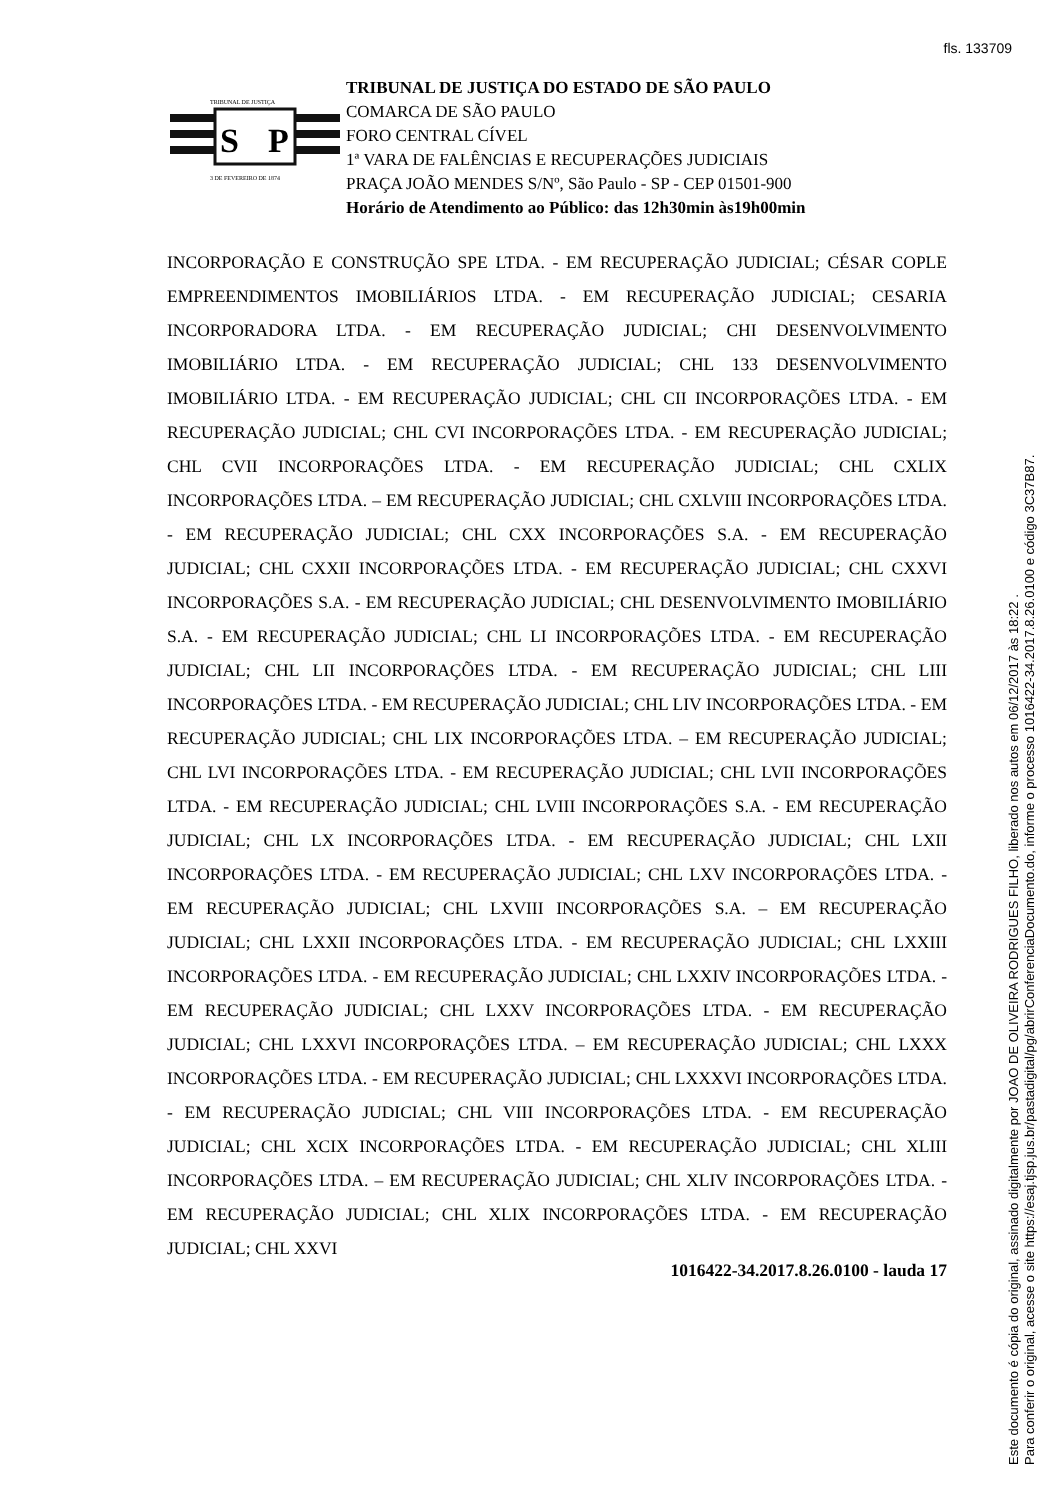fls. 133709
S
P
TRIBUNAL DE JUSTIÇA
3 DE FEVEREIRO DE 1874
TRIBUNAL DE JUSTIÇA DO ESTADO DE SÃO PAULO
COMARCA DE SÃO PAULO
FORO CENTRAL CÍVEL
1ª VARA DE FALÊNCIAS E RECUPERAÇÕES JUDICIAIS
PRAÇA JOÃO MENDES S/Nº, São Paulo - SP - CEP 01501-900
Horário de Atendimento ao Público: das 12h30min às19h00min
INCORPORAÇÃO E CONSTRUÇÃO SPE LTDA. - EM RECUPERAÇÃO JUDICIAL; CÉSAR COPLE EMPREENDIMENTOS IMOBILIÁRIOS LTDA. - EM RECUPERAÇÃO JUDICIAL; CESARIA INCORPORADORA LTDA. - EM RECUPERAÇÃO JUDICIAL; CHI DESENVOLVIMENTO IMOBILIÁRIO LTDA. - EM RECUPERAÇÃO JUDICIAL; CHL 133 DESENVOLVIMENTO IMOBILIÁRIO LTDA. - EM RECUPERAÇÃO JUDICIAL; CHL CII INCORPORAÇÕES LTDA. - EM RECUPERAÇÃO JUDICIAL; CHL CVI INCORPORAÇÕES LTDA. - EM RECUPERAÇÃO JUDICIAL; CHL CVII INCORPORAÇÕES LTDA. - EM RECUPERAÇÃO JUDICIAL; CHL CXLIX INCORPORAÇÕES LTDA. – EM RECUPERAÇÃO JUDICIAL; CHL CXLVIII INCORPORAÇÕES LTDA. - EM RECUPERAÇÃO JUDICIAL; CHL CXX INCORPORAÇÕES S.A. - EM RECUPERAÇÃO JUDICIAL; CHL CXXII INCORPORAÇÕES LTDA. - EM RECUPERAÇÃO JUDICIAL; CHL CXXVI INCORPORAÇÕES S.A. - EM RECUPERAÇÃO JUDICIAL; CHL DESENVOLVIMENTO IMOBILIÁRIO S.A. - EM RECUPERAÇÃO JUDICIAL; CHL LI INCORPORAÇÕES LTDA. - EM RECUPERAÇÃO JUDICIAL; CHL LII INCORPORAÇÕES LTDA. - EM RECUPERAÇÃO JUDICIAL; CHL LIII INCORPORAÇÕES LTDA. - EM RECUPERAÇÃO JUDICIAL; CHL LIV INCORPORAÇÕES LTDA. - EM RECUPERAÇÃO JUDICIAL; CHL LIX INCORPORAÇÕES LTDA. – EM RECUPERAÇÃO JUDICIAL; CHL LVI INCORPORAÇÕES LTDA. - EM RECUPERAÇÃO JUDICIAL; CHL LVII INCORPORAÇÕES LTDA. - EM RECUPERAÇÃO JUDICIAL; CHL LVIII INCORPORAÇÕES S.A. - EM RECUPERAÇÃO JUDICIAL; CHL LX INCORPORAÇÕES LTDA. - EM RECUPERAÇÃO JUDICIAL; CHL LXII INCORPORAÇÕES LTDA. - EM RECUPERAÇÃO JUDICIAL; CHL LXV INCORPORAÇÕES LTDA. - EM RECUPERAÇÃO JUDICIAL; CHL LXVIII INCORPORAÇÕES S.A. – EM RECUPERAÇÃO JUDICIAL; CHL LXXII INCORPORAÇÕES LTDA. - EM RECUPERAÇÃO JUDICIAL; CHL LXXIII INCORPORAÇÕES LTDA. - EM RECUPERAÇÃO JUDICIAL; CHL LXXIV INCORPORAÇÕES LTDA. - EM RECUPERAÇÃO JUDICIAL; CHL LXXV INCORPORAÇÕES LTDA. - EM RECUPERAÇÃO JUDICIAL; CHL LXXVI INCORPORAÇÕES LTDA. – EM RECUPERAÇÃO JUDICIAL; CHL LXXX INCORPORAÇÕES LTDA. - EM RECUPERAÇÃO JUDICIAL; CHL LXXXVI INCORPORAÇÕES LTDA. - EM RECUPERAÇÃO JUDICIAL; CHL VIII INCORPORAÇÕES LTDA. - EM RECUPERAÇÃO JUDICIAL; CHL XCIX INCORPORAÇÕES LTDA. - EM RECUPERAÇÃO JUDICIAL; CHL XLIII INCORPORAÇÕES LTDA. – EM RECUPERAÇÃO JUDICIAL; CHL XLIV INCORPORAÇÕES LTDA. - EM RECUPERAÇÃO JUDICIAL; CHL XLIX INCORPORAÇÕES LTDA. - EM RECUPERAÇÃO JUDICIAL; CHL XXVI
1016422-34.2017.8.26.0100 - lauda 17
Este documento é cópia do original, assinado digitalmente por JOAO DE OLIVEIRA RODRIGUES FILHO, liberado nos autos em 06/12/2017 às 18:22 .
Para conferir o original, acesse o site https://esaj.tjsp.jus.br/pastadigital/pg/abrirConferenciaDocumento.do, informe o processo 1016422-34.2017.8.26.0100 e código 3C37B87.